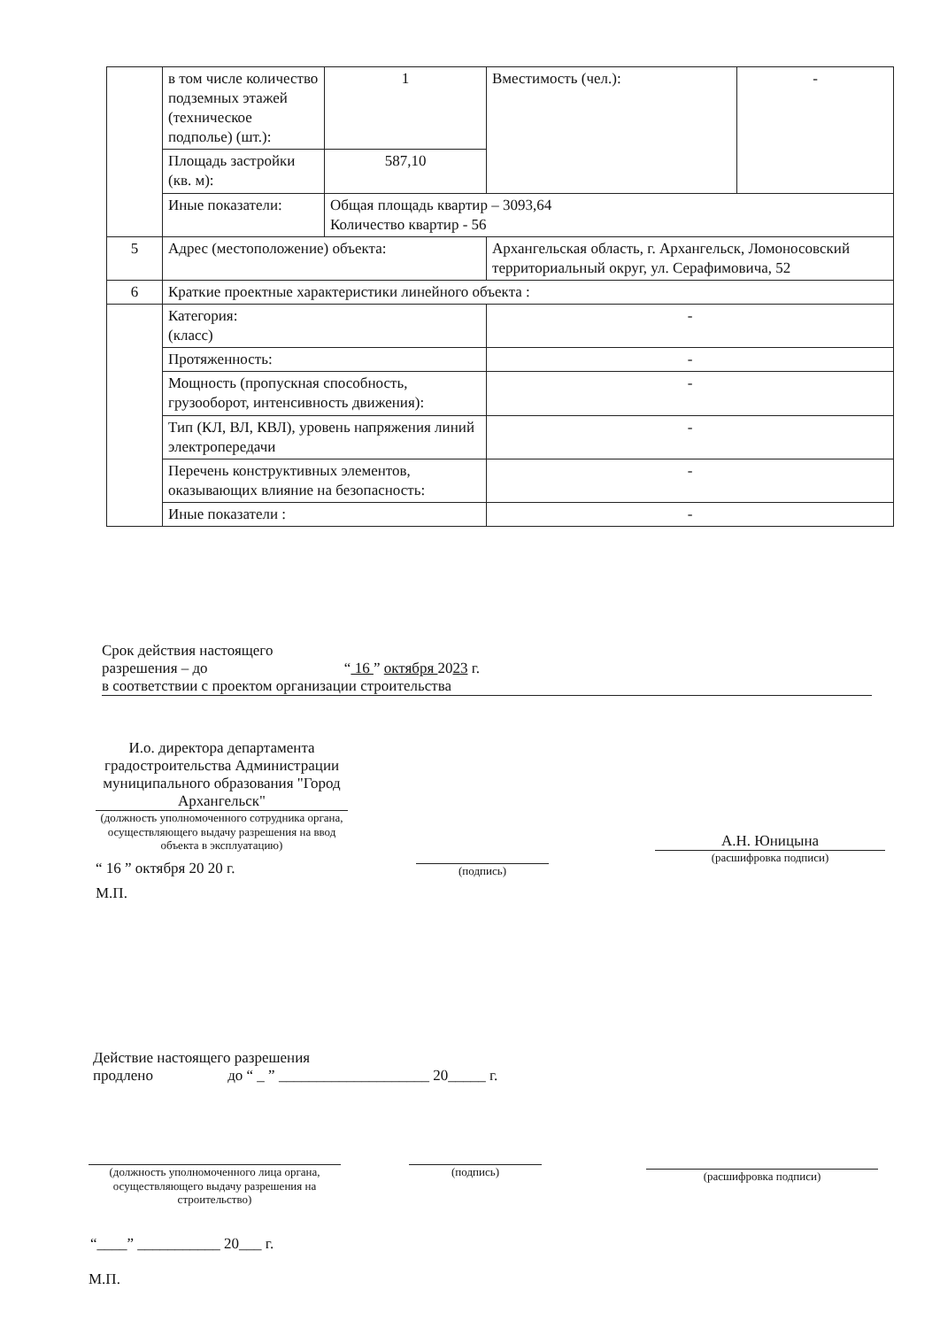| | в том числе количество подземных этажей (техническое подполье) (шт.): | 1 | Вместимость (чел.): | - |
| | Площадь застройки (кв. м): | 587,10 | | |
| | Иные показатели: | Общая площадь квартир – 3093,64 Количество квартир - 56 | | |
| 5 | Адрес (местоположение) объекта: | | Архангельская область, г. Архангельск, Ломоносовский территориальный округ, ул. Серафимовича, 52 | |
| 6 | Краткие проектные характеристики линейного объекта : | | | |
| | Категория: (класс) | | - | |
| | Протяженность: | | - | |
| | Мощность (пропускная способность, грузооборот, интенсивность движения): | | - | |
| | Тип (КЛ, ВЛ, КВЛ), уровень напряжения линий электропередачи | | - | |
| | Перечень конструктивных элементов, оказывающих влияние на безопасность: | | - | |
| | Иные показатели : | | - | |
Срок действия настоящего
разрешения – до “ 16 ” октября 2023 г.
в соответствии с проектом организации строительства
И.о. директора департамента градостроительства Администрации муниципального образования "Город Архангельск"
(должность уполномоченного сотрудника органа, осуществляющего выдачу разрешения на ввод объекта в эксплуатацию)
“ 16 ” октября 20 20 г.
М.П.
(подпись)
А.Н. Юницына
(расшифровка подписи)
Действие настоящего разрешения
продлено до “ _ ” ____________________ 20_____ г.
(должность уполномоченного лица органа, осуществляющего выдачу разрешения на строительство)
(подпись) (расшифровка подписи)
“____” ___________ 20___ г.
М.П.